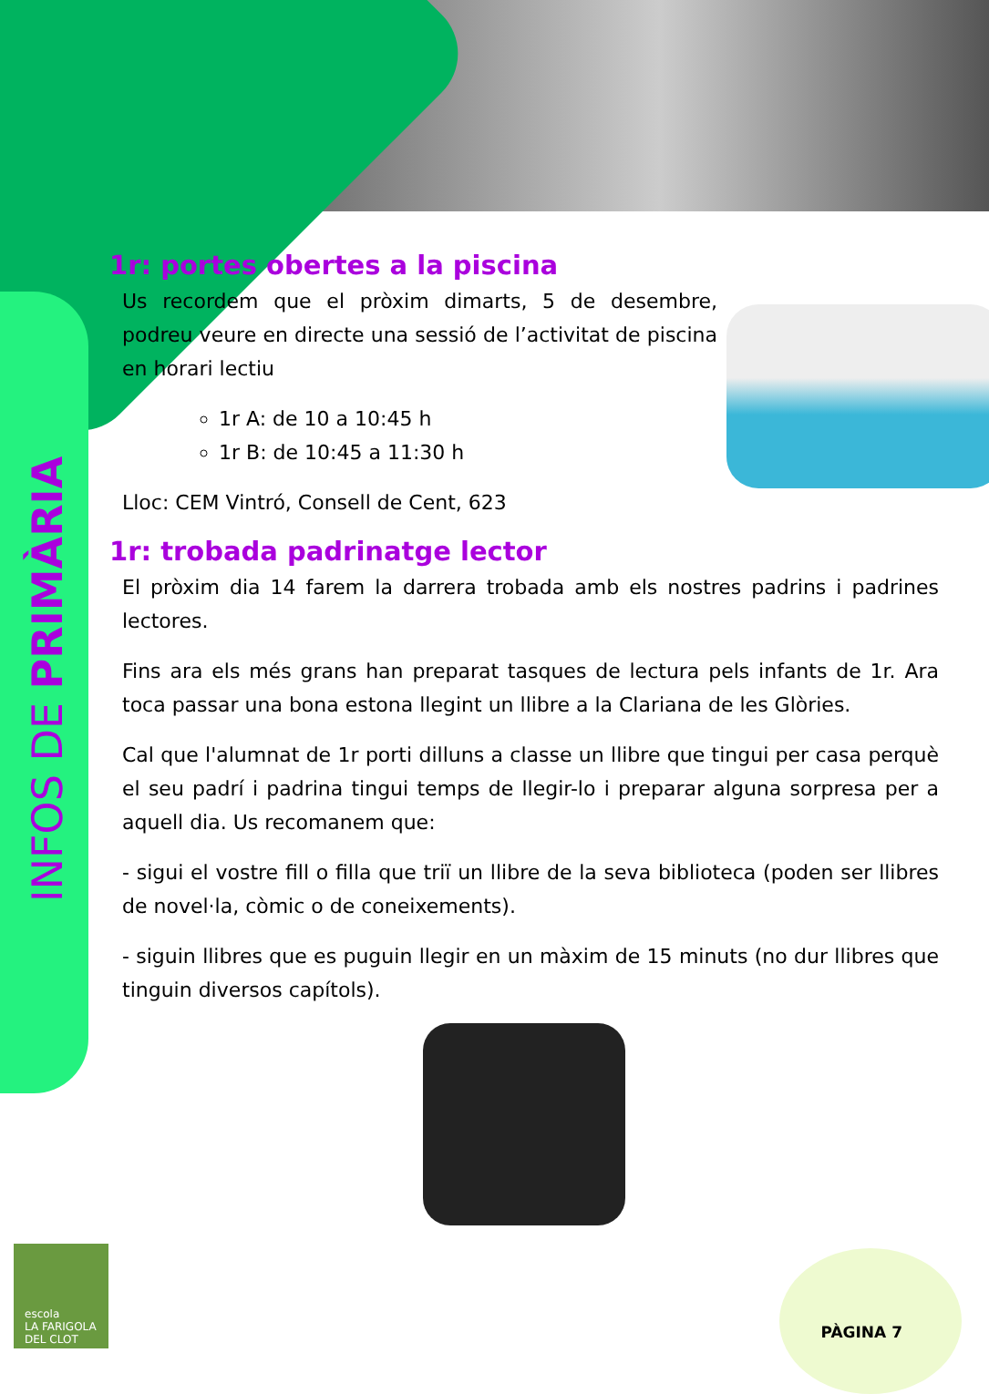INFOS DE PRIMÀRIA
1r: portes obertes a la piscina
Us recordem que el pròxim dimarts, 5 de desembre, podreu veure en directe una sessió de l’activitat de piscina en horari lectiu
1r A: de 10 a 10:45 h
1r B: de 10:45 a 11:30 h
Lloc: CEM Vintró, Consell de Cent, 623
1r: trobada padrinatge lector
El pròxim dia 14 farem la darrera trobada amb els nostres padrins i padrines lectores.
Fins ara els més grans han preparat tasques de lectura pels infants de 1r. Ara toca passar una bona estona llegint un llibre a la Clariana de les Glòries.
Cal que l'alumnat de 1r porti dilluns a classe un llibre que tingui per casa perquè el seu padrí i padrina tingui temps de llegir-lo i preparar alguna sorpresa per a aquell dia. Us recomanem que:
- sigui el vostre fill o filla que triï un llibre de la seva biblioteca (poden ser llibres de novel·la, còmic o de coneixements).
- siguin llibres que es puguin llegir en un màxim de 15 minuts (no dur llibres que tinguin diversos capítols).
PÀGINA 7
escola
LA FARIGOLA
DEL CLOT